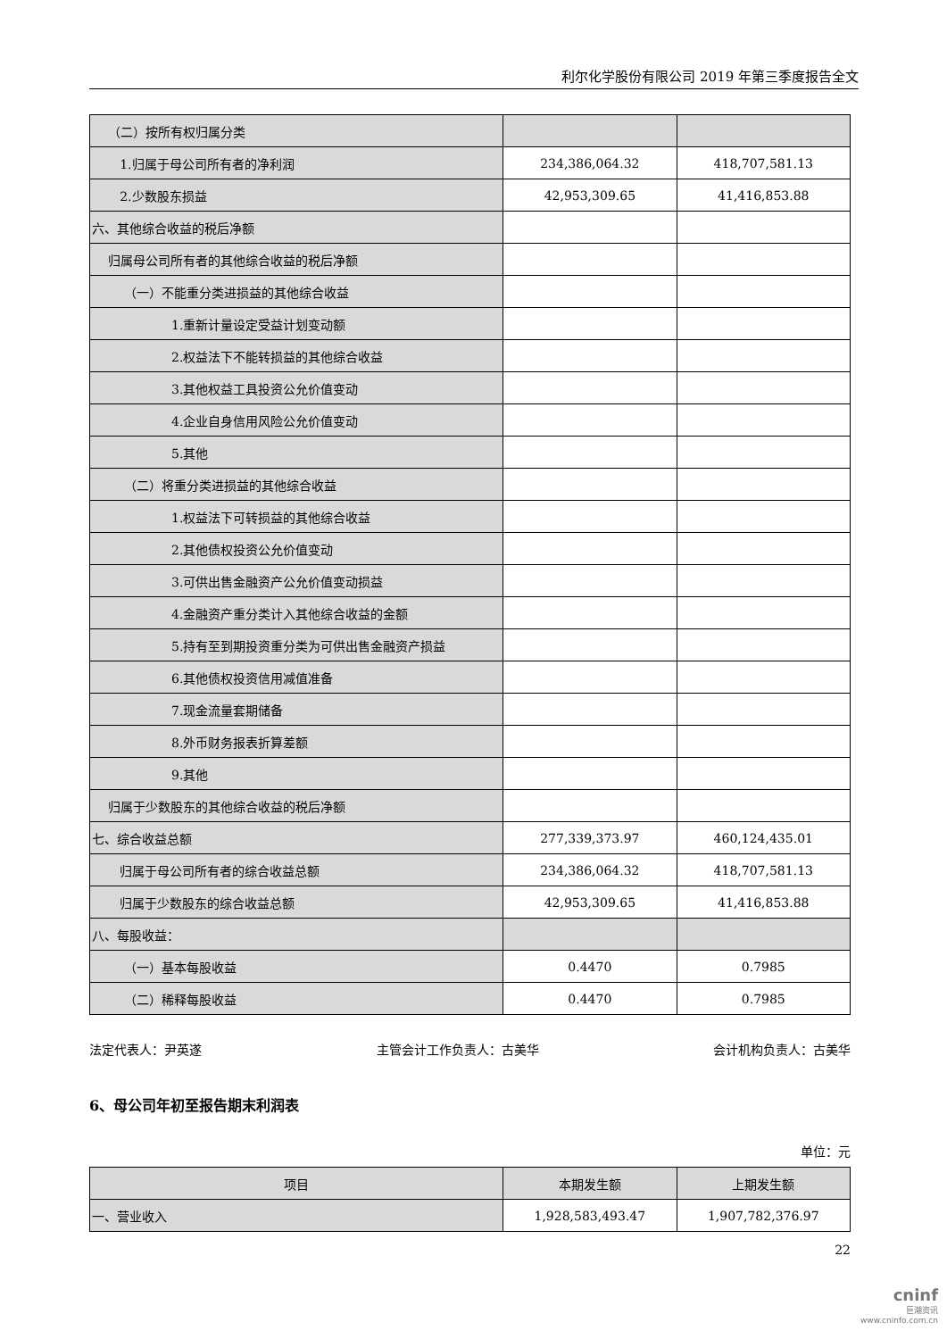利尔化学股份有限公司 2019 年第三季度报告全文
| （二）按所有权归属分类 | | |
| 1.归属于母公司所有者的净利润 | 234,386,064.32 | 418,707,581.13 |
| 2.少数股东损益 | 42,953,309.65 | 41,416,853.88 |
| 六、其他综合收益的税后净额 | | |
| 归属母公司所有者的其他综合收益的税后净额 | | |
| （一）不能重分类进损益的其他综合收益 | | |
| 1.重新计量设定受益计划变动额 | | |
| 2.权益法下不能转损益的其他综合收益 | | |
| 3.其他权益工具投资公允价值变动 | | |
| 4.企业自身信用风险公允价值变动 | | |
| 5.其他 | | |
| （二）将重分类进损益的其他综合收益 | | |
| 1.权益法下可转损益的其他综合收益 | | |
| 2.其他债权投资公允价值变动 | | |
| 3.可供出售金融资产公允价值变动损益 | | |
| 4.金融资产重分类计入其他综合收益的金额 | | |
| 5.持有至到期投资重分类为可供出售金融资产损益 | | |
| 6.其他债权投资信用减值准备 | | |
| 7.现金流量套期储备 | | |
| 8.外币财务报表折算差额 | | |
| 9.其他 | | |
| 归属于少数股东的其他综合收益的税后净额 | | |
| 七、综合收益总额 | 277,339,373.97 | 460,124,435.01 |
| 归属于母公司所有者的综合收益总额 | 234,386,064.32 | 418,707,581.13 |
| 归属于少数股东的综合收益总额 | 42,953,309.65 | 41,416,853.88 |
| 八、每股收益： | | |
| （一）基本每股收益 | 0.4470 | 0.7985 |
| （二）稀释每股收益 | 0.4470 | 0.7985 |
法定代表人：尹英遂 主管会计工作负责人：古美华 会计机构负责人：古美华
6、母公司年初至报告期末利润表
单位：元
| 项目 | 本期发生额 | 上期发生额 |
| --- | --- | --- |
| 一、营业收入 | 1,928,583,493.47 | 1,907,782,376.97 |
22
cninf
巨潮资讯
www.cninfo.com.cn